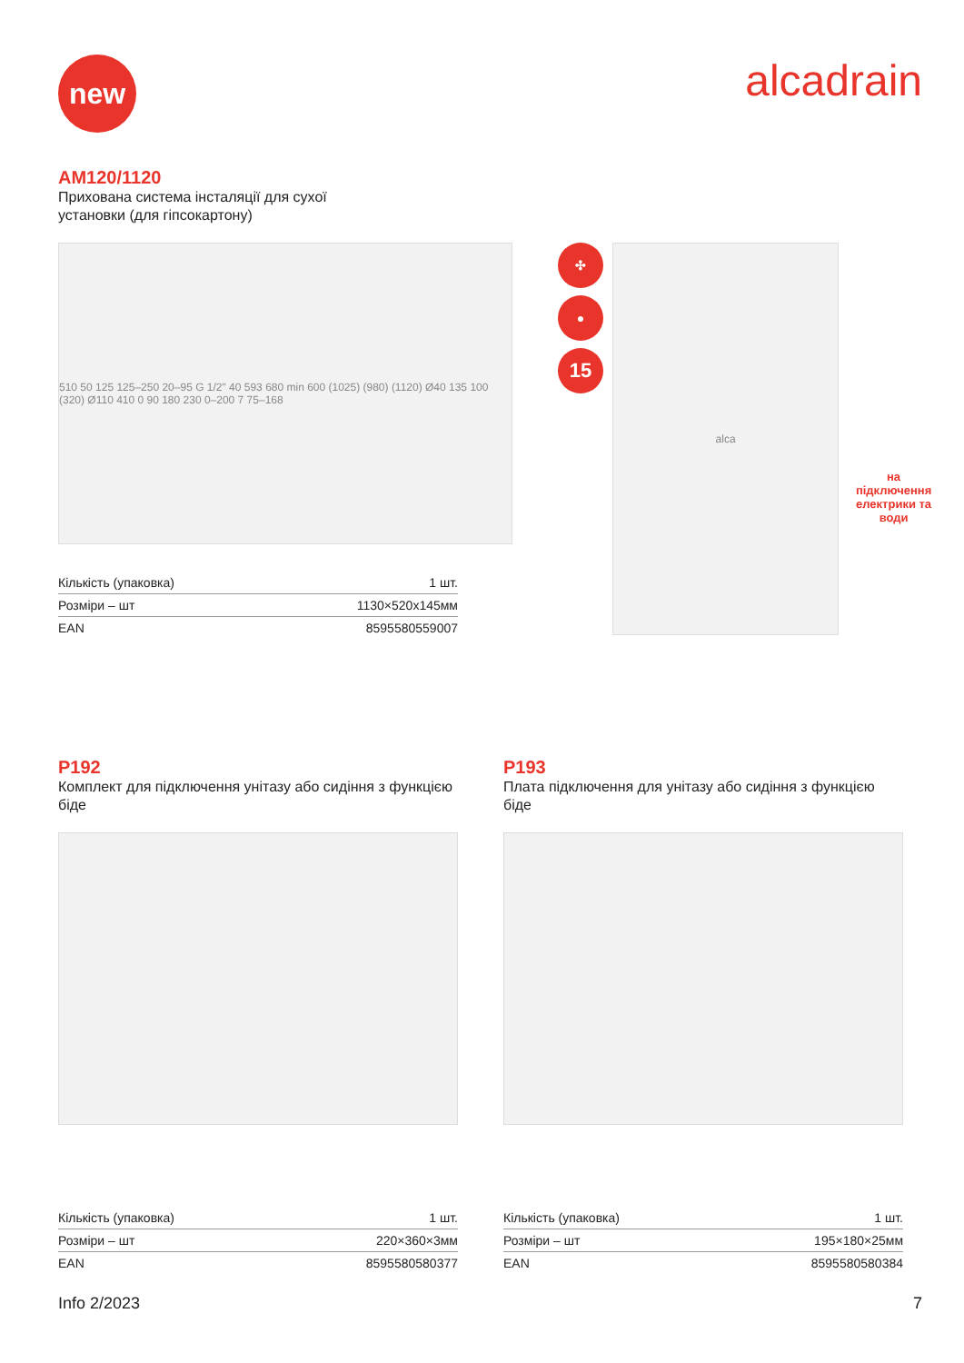new
alcadrain
AM120/1120
Прихована система інсталяції для сухої
установки (для гіпсокартону)
510 50 125 125–250 20–95 G 1/2" 40 593 680 min 600 (1025) (980) (1120) Ø40 135 100 (320) Ø110 410 0 90 180 230 0–200 7 75–168
| Кількість (упаковка) | 1 шт. |
| Розміри – шт | 1130×520x145мм |
| EAN | 8595580559007 |
✣
●
15
alca
на підключення
електрики та
води
P192
Комплект для підключення унітазу або сидіння з функцією біде
| Кількість (упаковка) | 1 шт. |
| Розміри – шт | 220×360×3мм |
| EAN | 8595580580377 |
P193
Плата підключення для унітазу або сидіння з функцією біде
| Кількість (упаковка) | 1 шт. |
| Розміри – шт | 195×180×25мм |
| EAN | 8595580580384 |
Info 2/2023 7